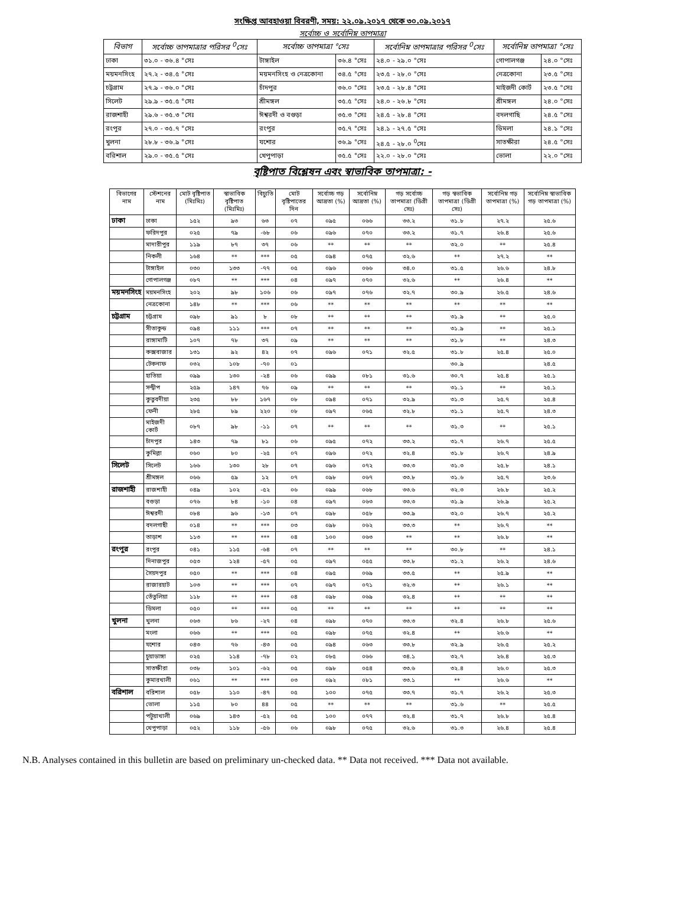সংক্ষিপ্ত আবহাওয়া বিবরণী, সময়: ২২.০৯.২০১৭ থেকে ৩০.০৯.২০১৭
সর্বোচ্চ ও সর্বোনিম্ন তাপমাত্রা
| বিভাগ | সর্বোচ্চ তাপমাত্রার পরিসর <sup>0</sup>সেঃ | সর্বোচ্চ তাপমাত্রা °সেঃ | | সর্বোনিম্ন তাপমাত্রার পরিসর <sup>0</sup>সেঃ | সর্বোনিম্ন তাপমাত্রা °সেঃ | |
| --- | --- | --- | --- | --- | --- | --- |
| ঢাকা | ৩১.০ - ৩৬.৪ °সেঃ | টাঙ্গাইল | ৩৬.৪ °সেঃ | ২৪.০ - ২৯.০ °সেঃ | গোপালগঞ্জ | ২৪.০ °সেঃ |
| ময়মনসিংহ | ২৭.২ - ৩৪.৫ °সেঃ | ময়মনসিংহ ও নেত্রকোনা | ৩৪.৫ °সেঃ | ২৩.৫ - ২৮.০ °সেঃ | নেত্রকোনা | ২৩.৫ °সেঃ |
| চট্টগ্রাম | ২৭.৯ - ৩৬.০ °সেঃ | চাঁদপুর | ৩৬.০ °সেঃ | ২৩.৫ - ২৮.৪ °সেঃ | মাইজদী কোর্ট | ২৩.৫ °সেঃ |
| সিলেট | ২৯.৯ - ৩৫.৫ °সেঃ | শ্রীমঙ্গল | ৩৫.৫ °সেঃ | ২৪.০ - ২৬.৮ °সেঃ | শ্রীমঙ্গল | ২৪.০ °সেঃ |
| রাজশাহী | ২৯.৬ - ৩৫.৩ °সেঃ | ঈশ্বরদী ও বগুড়া | ৩৫.৩ °সেঃ | ২৪.৫ - ২৮.৪ °সেঃ | বদলগাছি | ২৪.৫ °সেঃ |
| রংপুর | ২৭.০ - ৩৫.৭ °সেঃ | রংপুর | ৩৫.৭ °সেঃ | ২৪.১ - ২৭.৫ °সেঃ | ডিমলা | ২৪.১ °সেঃ |
| খুলনা | ২৮.৮ - ৩৬.৯ °সেঃ | যশোর | ৩৬.৯ °সেঃ | ২৪.৫ - ২৮.০ <sup>0</sup>সেঃ | সাতক্ষীরা | ২৪.৫ °সেঃ |
| বরিশাল | ২৯.০ - ৩৫.৫ °সেঃ | খেপুপাড়া | ৩৫.৫ °সেঃ | ২২.০ - ২৮.০ °সেঃ | ভোলা | ২২.০ °সেঃ |
বৃষ্টিপাত বিশ্লেষন এবং স্বাভাবিক তাপমাত্রা: -
| বিভাগের নাম | স্টেশনের নাম | মোট বৃষ্টিপাত (মিঃমিঃ) | স্বাভাবিক বৃষ্টিপাত (মিঃমিঃ) | বিচ্যুতি | মোট বৃষ্টিপাতের দিন | সর্বোচ্চ গড় আদ্রতা (%) | সর্বোনিম্ন আদ্রতা (%) | গড় সর্বোচ্চ তাপমাত্রা (ডিগ্রী সেঃ) | গড় স্বভাবিক তাপমাত্রা (ডিগ্রী সেঃ) | সর্বোনিম্ন গড় তাপমাত্রা (%) | সর্বোনিম্ন স্বাভাবিক গড় তাপমাত্রা (%) |
| --- | --- | --- | --- | --- | --- | --- | --- | --- | --- | --- | --- |
| ঢাকা | ঢাকা | ১৫২ | ৯৩ | ৬৩ | ০৭ | ০৯৫ | ০৬৬ | ৩৩.২ | ৩১.৮ | ২৭.২ | ২৫.৬ |
| | ফরিদপুর | ০২৫ | ৭৯ | -৬৮ | ০৬ | ০৯৬ | ০৭০ | ৩৩.২ | ৩১.৭ | ২৬.৪ | ২৫.৬ |
| | মাদারীপুর | ১১৯ | ৮৭ | ৩৭ | ০৬ | ** | ** | ** | ৩২.০ | ** | ২৫.৪ |
| | নিকলী | ১৬৪ | ** | *** | ০৫ | ০৯৪ | ০৭৫ | ৩২.৬ | ** | ২৭.২ | ** |
| | টাঙ্গাইল | ০৩০ | ১৩৩ | -৭৭ | ০৫ | ০৯৬ | ০৬৬ | ৩৪.০ | ৩১.৫ | ২৬.৬ | ২৪.৮ |
| | গোপালগঞ্জ | ০৮৭ | ** | *** | ০৪ | ০৯৭ | ০৭০ | ৩২.৬ | ** | ২৬.৪ | ** |
| ময়মনসিংহ | ময়মনসিংহ | ২০২ | ৯৮ | ১০৬ | ০৬ | ০৯৭ | ০৭৬ | ৩২.৭ | ৩০.৯ | ২৬.৫ | ২৪.৬ |
| | নেত্রকোনা | ১৪৮ | ** | *** | ০৬ | ** | ** | ** | ** | ** | ** |
| চট্টগ্রাম | চট্টগ্রাম | ০৯৮ | ৯১ | ৮ | ০৮ | ** | ** | ** | ৩১.৯ | ** | ২৫.০ |
| | সীতাকুন্ড | ০৯৪ | ১১১ | *** | ০৭ | ** | ** | ** | ৩১.৯ | ** | ২৫.১ |
| | রাঙ্গামাটি | ১০৭ | ৭৮ | ৩৭ | ০৯ | ** | ** | ** | ৩১.৮ | ** | ২৪.৩ |
| | কক্সবাজার | ১৩১ | ৯২ | ৪২ | ০৭ | ০৯৬ | ০৭১ | ৩২.৫ | ৩১.৮ | ২৫.৪ | ২৫.০ |
| | টেকনাফ | ০৩২ | ১০৮ | -৭০ | ০১ | | | | ৩০.৯ | | ২৪.৫ |
| | হাতিয়া | ০৯৯ | ১৩০ | -২৪ | ০৬ | ০৯৯ | ০৮১ | ৩১.৬ | ৩০.৭ | ২৫.৪ | ২৫.১ |
| | সন্দ্বীপ | ২৫৯ | ১৪৭ | ৭৬ | ০৯ | ** | ** | ** | ৩১.১ | ** | ২৫.১ |
| | কুতুবদীয়া | ২৩৫ | ৮৮ | ১৬৭ | ০৮ | ০৯৪ | ০৭১ | ৩২.৯ | ৩১.৩ | ২৫.৭ | ২৫.৪ |
| | ফেনী | ২৮৫ | ৮৯ | ২২০ | ০৮ | ০৯৭ | ০৬৫ | ৩২.৮ | ৩১.১ | ২৫.৭ | ২৪.৩ |
| | মাইজদী কোর্ট | ০৮৭ | ৯৮ | -১১ | ০৭ | ** | ** | ** | ৩১.৩ | ** | ২৫.১ |
| | চাঁদপুর | ১৪৩ | ৭৯ | ৮১ | ০৬ | ০৯৫ | ০৭২ | ৩৩.২ | ৩১.৭ | ২৬.৭ | ২৫.৫ |
| | কুমিল্লা | ০৬০ | ৮০ | -২৫ | ০৭ | ০৯৬ | ০৭২ | ৩২.৪ | ৩১.৮ | ২৬.৭ | ২৪.৯ |
| সিলেট | সিলেট | ১৬৬ | ১৩০ | ২৮ | ০৭ | ০৯৬ | ০৭২ | ৩৩.৩ | ৩১.৩ | ২৫.৮ | ২৪.১ |
| | শ্রীমঙ্গল | ০৬৬ | ৫৯ | ১২ | ০৭ | ০৯৮ | ০৬৭ | ৩৩.৮ | ৩১.৬ | ২৫.৭ | ২৩.৬ |
| রাজশাহী | রাজশাহী | ০৪৯ | ১০২ | -৫২ | ০৬ | ০৯৯ | ০৬৮ | ৩৩.৬ | ৩২.৩ | ২৬.৮ | ২৫.২ |
| | বগুড়া | ০৭৬ | ৮৪ | -১০ | ০৪ | ০৯৭ | ০৬৩ | ৩৩.৩ | ৩১.৯ | ২৬.৯ | ২৫.২ |
| | ঈশ্বরদী | ০৮৪ | ৯৬ | -১৩ | ০৭ | ০৯৮ | ০৫৮ | ৩৩.৯ | ৩২.০ | ২৬.৭ | ২৫.২ |
| | বদলগাছী | ০১৪ | ** | *** | ০৩ | ০৯৮ | ০৬২ | ৩৩.৩ | ** | ২৬.৭ | ** |
| | তাড়াশ | ১১৩ | ** | *** | ০৪ | ১০০ | ০৬৩ | ** | ** | ২৬.৮ | ** |
| রংপুর | রংপুর | ০৪১ | ১১৫ | -৬৪ | ০৭ | ** | ** | ** | ৩০.৮ | ** | ২৪.১ |
| | দিনাজপুর | ০৫৩ | ১২৪ | -৫৭ | ০৫ | ০৯৭ | ০৫৫ | ৩৩.৮ | ৩১.২ | ২৬.২ | ২৪.৬ |
| | সৈয়দপুর | ০৫০ | ** | *** | ০৪ | ০৯৫ | ০৬৯ | ৩৩.৫ | ** | ২৫.৯ | ** |
| | রাজারহাট | ১০৩ | ** | *** | ০৭ | ০৯৭ | ০৭১ | ৩২.৩ | ** | ২৬.১ | ** |
| | তেঁতুলিয়া | ১১৮ | ** | *** | ০৪ | ০৯৮ | ০৬৯ | ৩২.৪ | ** | ** | ** |
| | ডিমলা | ০৫০ | ** | *** | ০৫ | ** | ** | ** | ** | ** | ** |
| খুলনা | খুলনা | ০৬৩ | ৮৬ | -২৭ | ০৪ | ০৯৮ | ০৭০ | ৩৩.৩ | ৩২.৪ | ২৬.৮ | ২৫.৬ |
| | মংলা | ০৬৬ | ** | *** | ০৫ | ০৯৮ | ০৭৫ | ৩২.৪ | ** | ২৬.৬ | ** |
| | যশোর | ০৪৩ | ৭৬ | -৪৩ | ০৫ | ০৯৪ | ০৬৩ | ৩৩.৮ | ৩২.৯ | ২৬.৫ | ২৫.২ |
| | চুয়াডাঙ্গা | ০২৫ | ১১৪ | -৭৮ | ০২ | ০৮৫ | ০৬৬ | ৩৪.১ | ৩২.৭ | ২৬.৪ | ২৫.৩ |
| | সাতক্ষীরা | ০৩৮ | ১০১ | -৬২ | ০৫ | ০৯৮ | ০৫৪ | ৩৩.৬ | ৩২.৪ | ২৬.০ | ২৫.৩ |
| | কুমারখালী | ০৬১ | ** | *** | ০৩ | ০৯২ | ০৮১ | ৩৩.১ | ** | ২৬.৬ | ** |
| বরিশাল | বরিশাল | ০৫৮ | ১১০ | -৪৭ | ০৫ | ১০০ | ০৭৫ | ৩৩.৭ | ৩১.৭ | ২৬.২ | ২৫.৩ |
| | ভোলা | ১১৫ | ৮০ | ৪৪ | ০৫ | ** | ** | ** | ৩১.৬ | ** | ২৫.৫ |
| | পটুয়াখালী | ০৬৯ | ১৪৩ | -৫২ | ০৫ | ১০০ | ০৭৭ | ৩২.৪ | ৩১.৭ | ২৬.৮ | ২৫.৪ |
| | খেপুপাড়া | ০৫২ | ১১৮ | -৫৬ | ০৬ | ০৯৮ | ০৭৫ | ৩২.৬ | ৩১.৩ | ২৬.৪ | ২৫.৪ |
N.B. Analyses contained in this bulletin are based on preliminary un-checked data. ** Data not received. *** Data not available.